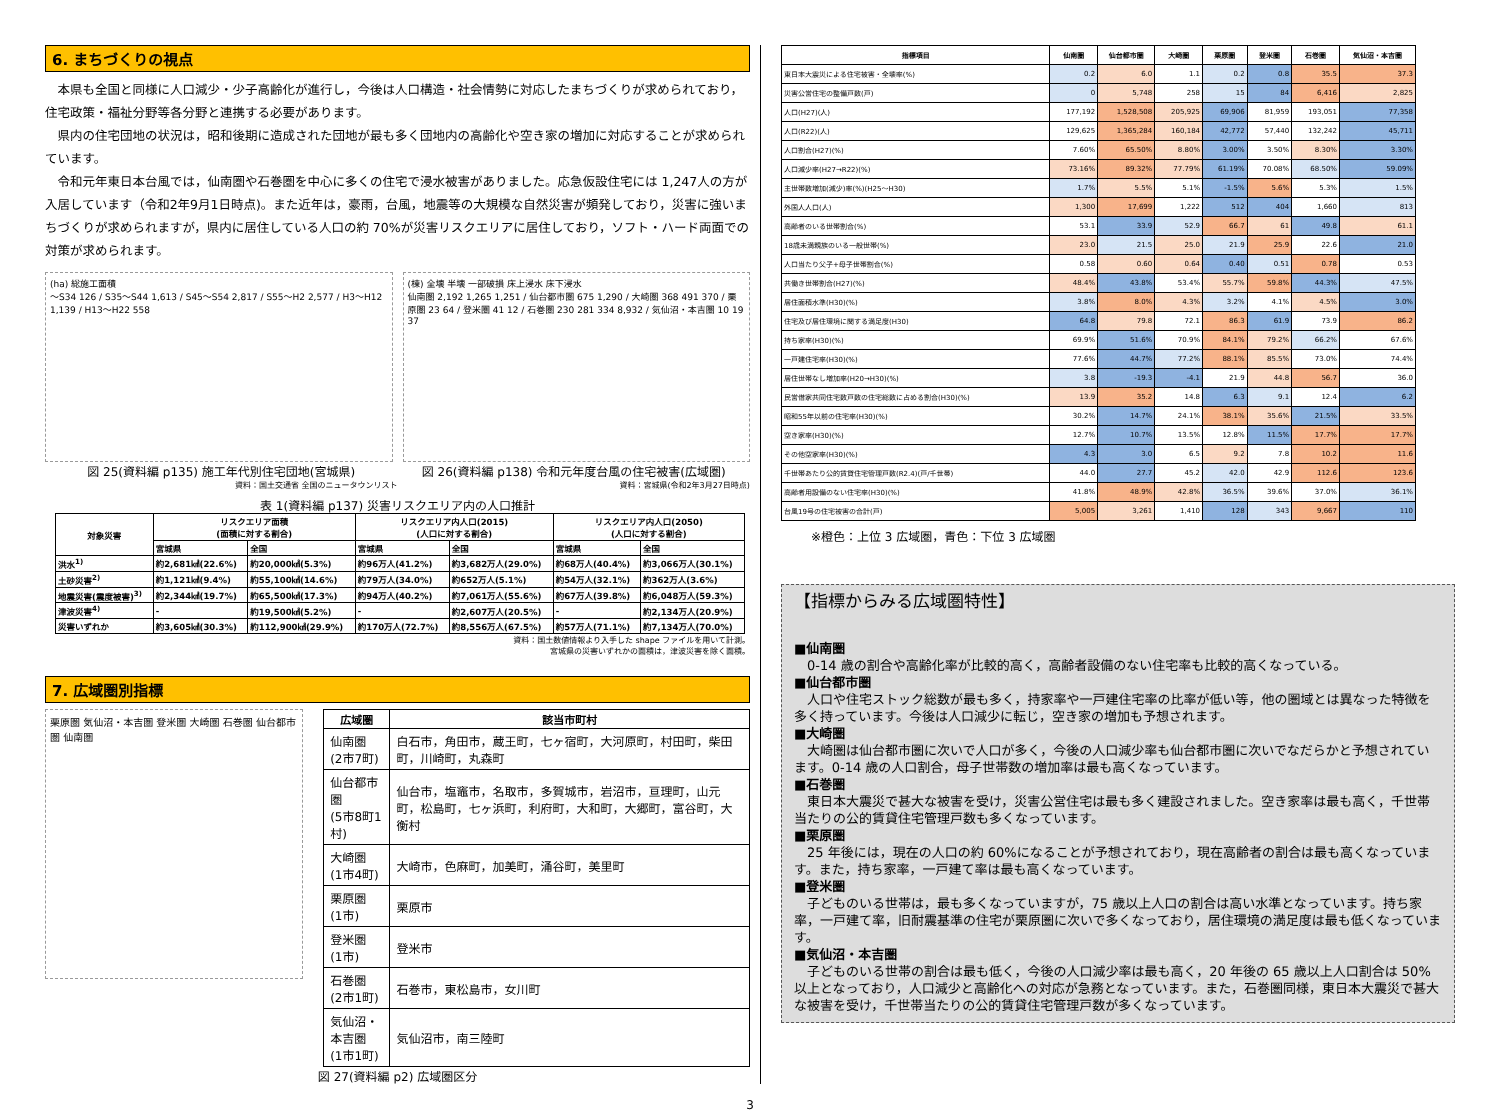6. まちづくりの視点
本県も全国と同様に人口減少・少子高齢化が進行し，今後は人口構造・社会情勢に対応したまちづくりが求められており，住宅政策・福祉分野等各分野と連携する必要があります。
県内の住宅団地の状況は，昭和後期に造成された団地が最も多く団地内の高齢化や空き家の増加に対応することが求められています。
令和元年東日本台風では，仙南圏や石巻圏を中心に多くの住宅で浸水被害がありました。応急仮設住宅には 1,247人の方が入居しています（令和2年9月1日時点)。また近年は，豪雨，台風，地震等の大規模な自然災害が頻発しており，災害に強いまちづくりが求められますが，県内に居住している人口の約 70%が災害リスクエリアに居住しており，ソフト・ハード両面での対策が求められます。
(ha) 総施工面積
〜S34 126 / S35〜S44 1,613 / S45〜S54 2,817 / S55〜H2 2,577 / H3〜H12 1,139 / H13〜H22 558
(棟) 全壊 半壊 一部破損 床上浸水 床下浸水
仙南圏 2,192 1,265 1,251 / 仙台都市圏 675 1,290 / 大崎圏 368 491 370 / 栗原圏 23 64 / 登米圏 41 12 / 石巻圏 230 281 334 8,932 / 気仙沼・本吉圏 10 19 37
図 25(資料編 p135) 施工年代別住宅団地(宮城県)
資料：国土交通省 全国のニュータウンリスト
図 26(資料編 p138) 令和元年度台風の住宅被害(広域圏)
資料：宮城県(令和2年3月27日時点)
表 1(資料編 p137) 災害リスクエリア内の人口推計
| 対象災害 | リスクエリア面積 (面積に対する割合) | | リスクエリア内人口(2015) (人口に対する割合) | | リスクエリア内人口(2050) (人口に対する割合) | |
| --- | --- | --- | --- | --- | --- | --- |
| | 宮城県 | 全国 | 宮城県 | 全国 | 宮城県 | 全国 |
| 洪水<sup>1)</sup> | 約2,681㎢(22.6%) | 約20,000㎢(5.3%) | 約96万人(41.2%) | 約3,682万人(29.0%) | 約68万人(40.4%) | 約3,066万人(30.1%) |
| 土砂災害<sup>2)</sup> | 約1,121㎢(9.4%) | 約55,100㎢(14.6%) | 約79万人(34.0%) | 約652万人(5.1%) | 約54万人(32.1%) | 約362万人(3.6%) |
| 地震災害(震度被害)<sup>3)</sup> | 約2,344㎢(19.7%) | 約65,500㎢(17.3%) | 約94万人(40.2%) | 約7,061万人(55.6%) | 約67万人(39.8%) | 約6,048万人(59.3%) |
| 津波災害<sup>4)</sup> | - | 約19,500㎢(5.2%) | - | 約2,607万人(20.5%) | - | 約2,134万人(20.9%) |
| 災害いずれか | 約3,605㎢(30.3%) | 約112,900㎢(29.9%) | 約170万人(72.7%) | 約8,556万人(67.5%) | 約57万人(71.1%) | 約7,134万人(70.0%) |
資料：国土数値情報より入手した shape ファイルを用いて計測。
宮城県の災害いずれかの面積は，津波災害を除く面積。
7. 広域圏別指標
栗原圏 気仙沼・本吉圏 登米圏 大崎圏 石巻圏 仙台都市圏 仙南圏
| 広域圏 | 該当市町村 |
| --- | --- |
| 仙南圏 (2市7町) | 白石市，角田市，蔵王町，七ヶ宿町，大河原町，村田町，柴田町，川崎町，丸森町 |
| 仙台都市圏 (5市8町1村) | 仙台市，塩竈市，名取市，多賀城市，岩沼市，亘理町，山元町，松島町，七ヶ浜町，利府町，大和町，大郷町，富谷町，大衡村 |
| 大崎圏 (1市4町) | 大崎市，色麻町，加美町，涌谷町，美里町 |
| 栗原圏 (1市) | 栗原市 |
| 登米圏 (1市) | 登米市 |
| 石巻圏 (2市1町) | 石巻市，東松島市，女川町 |
| 気仙沼・本吉圏 (1市1町) | 気仙沼市，南三陸町 |
図 27(資料編 p2) 広域圏区分
| 指標項目 | 仙南圏 | 仙台都市圏 | 大崎圏 | 栗原圏 | 登米圏 | 石巻圏 | 気仙沼・本吉圏 |
| --- | --- | --- | --- | --- | --- | --- | --- |
| 東日本大震災による住宅被害・全壊率(%) | 0.2 | 6.0 | 1.1 | 0.2 | 0.8 | 35.5 | 37.3 |
| 災害公営住宅の整備戸数(戸) | 0 | 5,748 | 258 | 15 | 84 | 6,416 | 2,825 |
| 人口(H27)(人) | 177,192 | 1,528,508 | 205,925 | 69,906 | 81,959 | 193,051 | 77,358 |
| 人口(R22)(人) | 129,625 | 1,365,284 | 160,184 | 42,772 | 57,440 | 132,242 | 45,711 |
| 人口割合(H27)(%) | 7.60% | 65.50% | 8.80% | 3.00% | 3.50% | 8.30% | 3.30% |
| 人口減少率(H27→R22)(%) | 73.16% | 89.32% | 77.79% | 61.19% | 70.08% | 68.50% | 59.09% |
| 主世帯数増加(減少)率(%)(H25〜H30) | 1.7% | 5.5% | 5.1% | -1.5% | 5.6% | 5.3% | 1.5% |
| 外国人人口(人) | 1,300 | 17,699 | 1,222 | 512 | 404 | 1,660 | 813 |
| 高齢者のいる世帯割合(%) | 53.1 | 33.9 | 52.9 | 66.7 | 61 | 49.8 | 61.1 |
| 18歳未満親族のいる一般世帯(%) | 23.0 | 21.5 | 25.0 | 21.9 | 25.9 | 22.6 | 21.0 |
| 人口当たり父子+母子世帯割合(%) | 0.58 | 0.60 | 0.64 | 0.40 | 0.51 | 0.78 | 0.53 |
| 共働き世帯割合(H27)(%) | 48.4% | 43.8% | 53.4% | 55.7% | 59.8% | 44.3% | 47.5% |
| 居住面積水準(H30)(%) | 3.8% | 8.0% | 4.3% | 3.2% | 4.1% | 4.5% | 3.0% |
| 住宅及び居住環境に関する満足度(H30) | 64.8 | 79.8 | 72.1 | 86.3 | 61.9 | 73.9 | 86.2 |
| 持ち家率(H30)(%) | 69.9% | 51.6% | 70.9% | 84.1% | 79.2% | 66.2% | 67.6% |
| 一戸建住宅率(H30)(%) | 77.6% | 44.7% | 77.2% | 88.1% | 85.5% | 73.0% | 74.4% |
| 居住世帯なし増加率(H20→H30)(%) | 3.8 | -19.3 | -4.1 | 21.9 | 44.8 | 56.7 | 36.0 |
| 民営借家共同住宅数戸数の住宅総数に占める割合(H30)(%) | 13.9 | 35.2 | 14.8 | 6.3 | 9.1 | 12.4 | 6.2 |
| 昭和55年以前の住宅率(H30)(%) | 30.2% | 14.7% | 24.1% | 38.1% | 35.6% | 21.5% | 33.5% |
| 空き家率(H30)(%) | 12.7% | 10.7% | 13.5% | 12.8% | 11.5% | 17.7% | 17.7% |
| その他空家率(H30)(%) | 4.3 | 3.0 | 6.5 | 9.2 | 7.8 | 10.2 | 11.6 |
| 千世帯あたり公的賃貸住宅管理戸数(R2.4)(戸/千世帯) | 44.0 | 27.7 | 45.2 | 42.0 | 42.9 | 112.6 | 123.6 |
| 高齢者用設備のない住宅率(H30)(%) | 41.8% | 48.9% | 42.8% | 36.5% | 39.6% | 37.0% | 36.1% |
| 台風19号の住宅被害の合計(戸) | 5,005 | 3,261 | 1,410 | 128 | 343 | 9,667 | 110 |
※橙色：上位 3 広域圏，青色：下位 3 広域圏
【指標からみる広域圏特性】
■仙南圏
　0-14 歳の割合や高齢化率が比較的高く，高齢者設備のない住宅率も比較的高くなっている。
■仙台都市圏
　人口や住宅ストック総数が最も多く，持家率や一戸建住宅率の比率が低い等，他の圏域とは異なった特徴を多く持っています。今後は人口減少に転じ，空き家の増加も予想されます。
■大崎圏
　大崎圏は仙台都市圏に次いで人口が多く，今後の人口減少率も仙台都市圏に次いでなだらかと予想されています。0-14 歳の人口割合，母子世帯数の増加率は最も高くなっています。
■石巻圏
　東日本大震災で甚大な被害を受け，災害公営住宅は最も多く建設されました。空き家率は最も高く，千世帯当たりの公的賃貸住宅管理戸数も多くなっています。
■栗原圏
　25 年後には，現在の人口の約 60%になることが予想されており，現在高齢者の割合は最も高くなっています。また，持ち家率，一戸建て率は最も高くなっています。
■登米圏
　子どものいる世帯は，最も多くなっていますが，75 歳以上人口の割合は高い水準となっています。持ち家率，一戸建て率，旧耐震基準の住宅が栗原圏に次いで多くなっており，居住環境の満足度は最も低くなっています。
■気仙沼・本吉圏
　子どものいる世帯の割合は最も低く，今後の人口減少率は最も高く，20 年後の 65 歳以上人口割合は 50%以上となっており，人口減少と高齢化への対応が急務となっています。また，石巻圏同様，東日本大震災で甚大な被害を受け，千世帯当たりの公的賃貸住宅管理戸数が多くなっています。
3